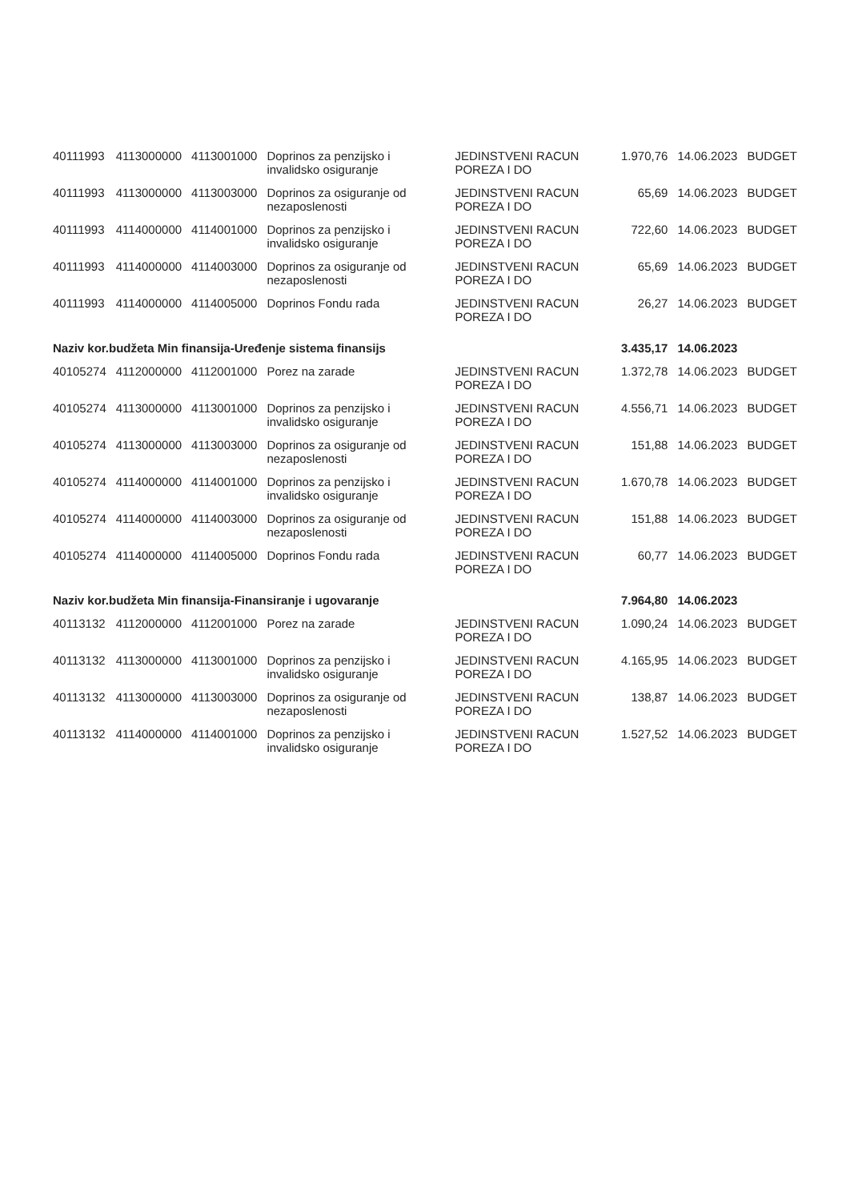| 40111993 | 4113000000 | 4113001000 | Doprinos za penzijsko i invalidsko osiguranje | JEDINSTVENI RACUN POREZA I DO | 1.970,76 | 14.06.2023 | BUDGET |
| 40111993 | 4113000000 | 4113003000 | Doprinos za osiguranje od nezaposlenosti | JEDINSTVENI RACUN POREZA I DO | 65,69 | 14.06.2023 | BUDGET |
| 40111993 | 4114000000 | 4114001000 | Doprinos za penzijsko i invalidsko osiguranje | JEDINSTVENI RACUN POREZA I DO | 722,60 | 14.06.2023 | BUDGET |
| 40111993 | 4114000000 | 4114003000 | Doprinos za osiguranje od nezaposlenosti | JEDINSTVENI RACUN POREZA I DO | 65,69 | 14.06.2023 | BUDGET |
| 40111993 | 4114000000 | 4114005000 | Doprinos Fondu rada | JEDINSTVENI RACUN POREZA I DO | 26,27 | 14.06.2023 | BUDGET |
| Naziv kor.budžeta Min finansija-Uređenje sistema finansijs | | | | | 3.435,17 | 14.06.2023 | |
| 40105274 | 4112000000 | 4112001000 | Porez na zarade | JEDINSTVENI RACUN POREZA I DO | 1.372,78 | 14.06.2023 | BUDGET |
| 40105274 | 4113000000 | 4113001000 | Doprinos za penzijsko i invalidsko osiguranje | JEDINSTVENI RACUN POREZA I DO | 4.556,71 | 14.06.2023 | BUDGET |
| 40105274 | 4113000000 | 4113003000 | Doprinos za osiguranje od nezaposlenosti | JEDINSTVENI RACUN POREZA I DO | 151,88 | 14.06.2023 | BUDGET |
| 40105274 | 4114000000 | 4114001000 | Doprinos za penzijsko i invalidsko osiguranje | JEDINSTVENI RACUN POREZA I DO | 1.670,78 | 14.06.2023 | BUDGET |
| 40105274 | 4114000000 | 4114003000 | Doprinos za osiguranje od nezaposlenosti | JEDINSTVENI RACUN POREZA I DO | 151,88 | 14.06.2023 | BUDGET |
| 40105274 | 4114000000 | 4114005000 | Doprinos Fondu rada | JEDINSTVENI RACUN POREZA I DO | 60,77 | 14.06.2023 | BUDGET |
| Naziv kor.budžeta Min finansija-Finansiranje i ugovaranje | | | | | 7.964,80 | 14.06.2023 | |
| 40113132 | 4112000000 | 4112001000 | Porez na zarade | JEDINSTVENI RACUN POREZA I DO | 1.090,24 | 14.06.2023 | BUDGET |
| 40113132 | 4113000000 | 4113001000 | Doprinos za penzijsko i invalidsko osiguranje | JEDINSTVENI RACUN POREZA I DO | 4.165,95 | 14.06.2023 | BUDGET |
| 40113132 | 4113000000 | 4113003000 | Doprinos za osiguranje od nezaposlenosti | JEDINSTVENI RACUN POREZA I DO | 138,87 | 14.06.2023 | BUDGET |
| 40113132 | 4114000000 | 4114001000 | Doprinos za penzijsko i invalidsko osiguranje | JEDINSTVENI RACUN POREZA I DO | 1.527,52 | 14.06.2023 | BUDGET |